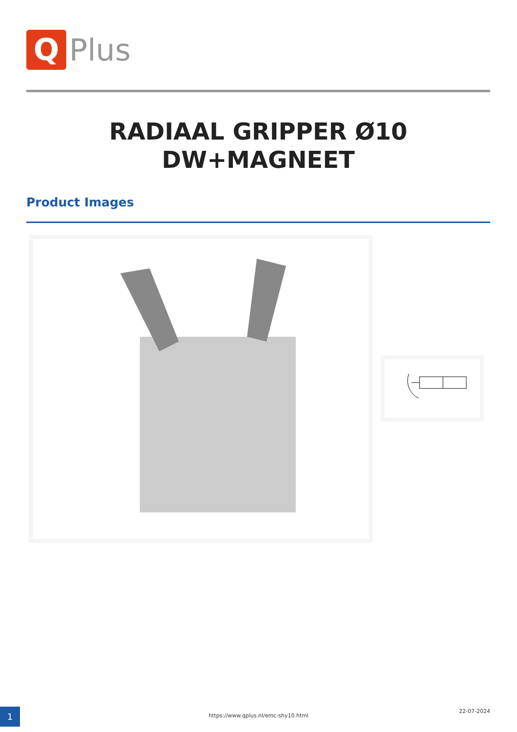Q
Plus
RADIAAL GRIPPER Ø10
DW+MAGNEET
Product Images
1 https://www.qplus.nl/emc-shy10.html
22-07-2024